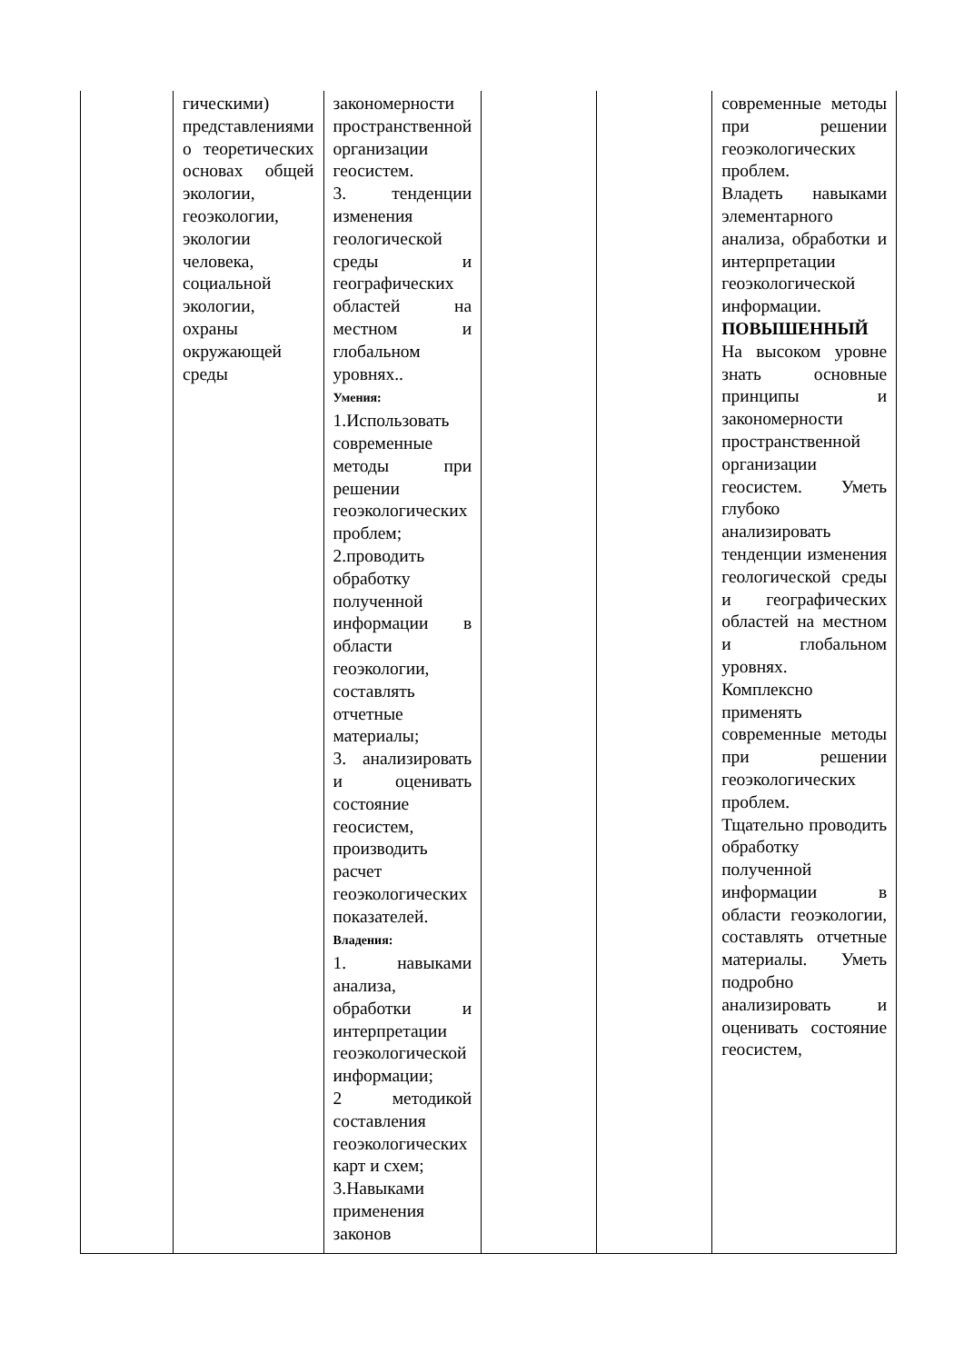| | гическими) представлениями о теоретических основах общей экологии, геоэкологии, экологии человека, социальной экологии, охраны окружающей среды | закономерности пространственной организации геосистем. 3. тенденции изменения геологической среды и географических областей на местном и глобальном уровнях.. Умения: 1.Использовать современные методы при решении геоэкологических проблем; 2.проводить обработку полученной информации в области геоэкологии, составлять отчетные материалы; 3. анализировать и оценивать состояние геосистем, производить расчет геоэкологических показателей. Владения: 1. навыками анализа, обработки и интерпретации геоэкологической информации; 2 методикой составления геоэкологических карт и схем; 3.Навыками применения законов | | | современные методы при решении геоэкологических проблем. Владеть навыками элементарного анализа, обработки и интерпретации геоэкологической информации. ПОВЫШЕННЫЙ На высоком уровне знать основные принципы и закономерности пространственной организации геосистем. Уметь глубоко анализировать тенденции изменения геологической среды и географических областей на местном и глобальном уровнях. Комплексно применять современные методы при решении геоэкологических проблем. Тщательно проводить обработку полученной информации в области геоэкологии, составлять отчетные материалы. Уметь подробно анализировать и оценивать состояние геосистем, |